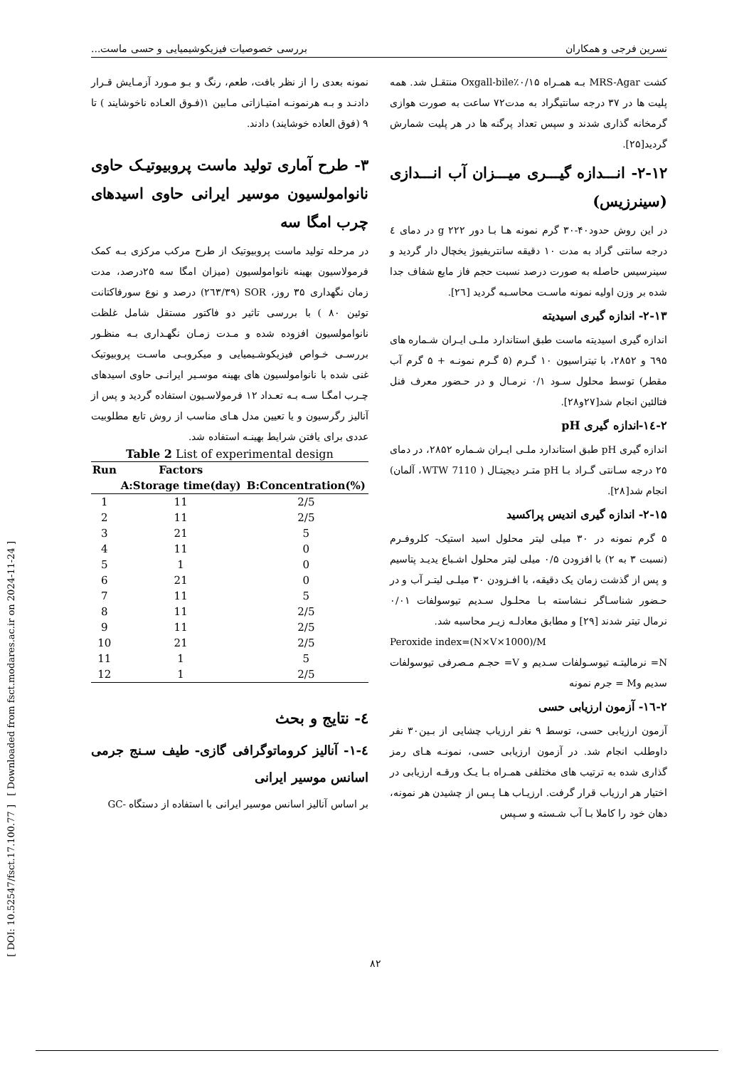[ Downloaded from fsct.modares.ac.ir on 2024-11-24 ]
[ DOI: 10.52547/fsct.17.100.77 ]
نسرین فرجی و همکاران بررسی خصوصیات فیزیکوشیمیایی و حسی ماست...
کشت MRS-Agar بـه همـراه ۰/۱۵٪Oxgall-bile منتقـل شد. همه پلیت ها در ۳۷ درجه سانتیگراد به مدت۷۲ ساعت به صورت هوازی گرمخانه گذاری شدند و سپس تعداد پرگنه ها در هر پلیت شمارش گردید[۲۵].
۲-۱۲- انـــدازه گیـــری میـــزان آب انـــدازی (سینرزیس)
در این روش حدود۴۰-۳۰ گرم نمونه هـا بـا دور g ۲۲۲ در دمای ٤ درجه سانتی گراد به مدت ۱۰ دقیقه سانتریفیوژ یخچال دار گردید و سینرسیس حاصله به صورت درصد نسبت حجم فاز مایع شفاف جدا شده بر وزن اولیه نمونه ماسـت محاسـبه گردید [۲٦].
۲-۱۳- اندازه گیری اسیدیته
اندازه گیری اسیدیته ماست طبق استاندارد ملـی ایـران شـماره های ٦۹۵ و ۲۸۵۲، با تیتراسیون ۱۰ گـرم (۵ گـرم نمونـه + ۵ گرم آب مقطر) توسط محلول سـود ۰/۱ نرمـال و در حـضور معرف فنل فتالئین انجام شد[۲۷و۲۸].
۲-١٤-اندازه گیری pH
اندازه گیری pH طبق استاندارد ملـی ایـران شـماره ۲۸۵۲، در دمای ۲۵ درجه سـانتی گـراد بـا pH متـر دیجیتـال ( 7110 WTW، آلمان) انجام شد[۲۸].
۲-۱۵- اندازه گیری اندیس پراکسید
۵ گرم نمونه در ۳۰ میلی لیتر محلول اسید استیک- کلروفـرم (نسبت ۳ به ۲) با افزودن ۰/۵ میلی لیتر محلول اشـباع یدیـد پتاسیم و پس از گذشت زمان یک دقیقه، با افـزودن ۳۰ میلـی لیتـر آب و در حـضور شناسـاگر نـشاسته بـا محلـول سـدیم تیوسولفات ۰/۰۱ نرمال تیتر شدند [۲۹] و مطابق معادلـه زیـر محاسبه شد.
Peroxide index=(N×V×1000)/M
N= نرمالیتـه تیوسـولفات سـدیم و V= حجـم مـصرفی تیوسولفات سدیم وM = جرم نمونه
۲-١٦- آزمون ارزیابی حسی
آزمون ارزیابی حسی، توسط ۹ نفر ارزیاب چشایی از بـین۳۰ نفر داوطلب انجام شد. در آزمون ارزیابی حسی، نمونـه هـای رمز گذاری شده به ترتیب های مختلفی همـراه بـا یـک ورقـه ارزیابی در اختیار هر ارزیاب قرار گرفت. ارزیـاب هـا پـس از چشیدن هر نمونه، دهان خود را کاملا بـا آب شـسته و سـپس
نمونه بعدی را از نظر بافت، طعم، رنگ و بـو مـورد آزمـایش قـرار دادنـد و بـه هرنمونـه امتیـازاتی مـابین ۱(فـوق العـاده ناخوشایند ) تا ۹ (فوق العاده خوشایند) دادند.
۳- طرح آماری تولید ماست پروبیوتیـک حاوی نانوامولسیون موسیر ایرانی حاوی اسیدهای چرب امگا سه
در مرحله تولید ماست پروبیوتیک از طرح مرکب مرکزی بـه کمک فرمولاسیون بهینه نانوامولسیون (میزان امگا سه ۲۵درصد، مدت زمان نگهداری ۳۵ روز، SOR (۲٦۳/۳۹) درصد و نوع سورفاکتانت توئین ۸۰ ) با بررسی تاثیر دو فاکتور مستقل شامل غلظت نانوامولسیون افزوده شده و مـدت زمـان نگهـداری بـه منظـور بررسـی خـواص فیزیکوشـیمیایی و میکروبـی ماسـت پروبیوتیک غنی شده با نانوامولسیون های بهینه موسـیر ایرانـی حاوی اسیدهای چـرب امگـا سـه بـه تعـداد ۱۲ فرمولاسـیون استفاده گردید و پس از آنالیز رگرسیون و یا تعیین مدل هـای مناسب از روش تابع مطلوبیت عددی برای یافتن شرایط بهینـه استفاده شد.
Table 2 List of experimental design
| Run | Factors | |
| --- | --- | --- |
| | A:Storage time(day) | B:Concentration(%) |
| 1 | 11 | 2/5 |
| 2 | 11 | 2/5 |
| 3 | 21 | 5 |
| 4 | 11 | 0 |
| 5 | 1 | 0 |
| 6 | 21 | 0 |
| 7 | 11 | 5 |
| 8 | 11 | 2/5 |
| 9 | 11 | 2/5 |
| 10 | 21 | 2/5 |
| 11 | 1 | 5 |
| 12 | 1 | 2/5 |
٤- نتایج و بحث
٤-۱- آنالیز کروماتوگرافی گازی- طیف سـنج جرمی اسانس موسیر ایرانی
بر اساس آنالیز اسانس موسیر ایرانی با استفاده از دستگاه -GC
۸۲